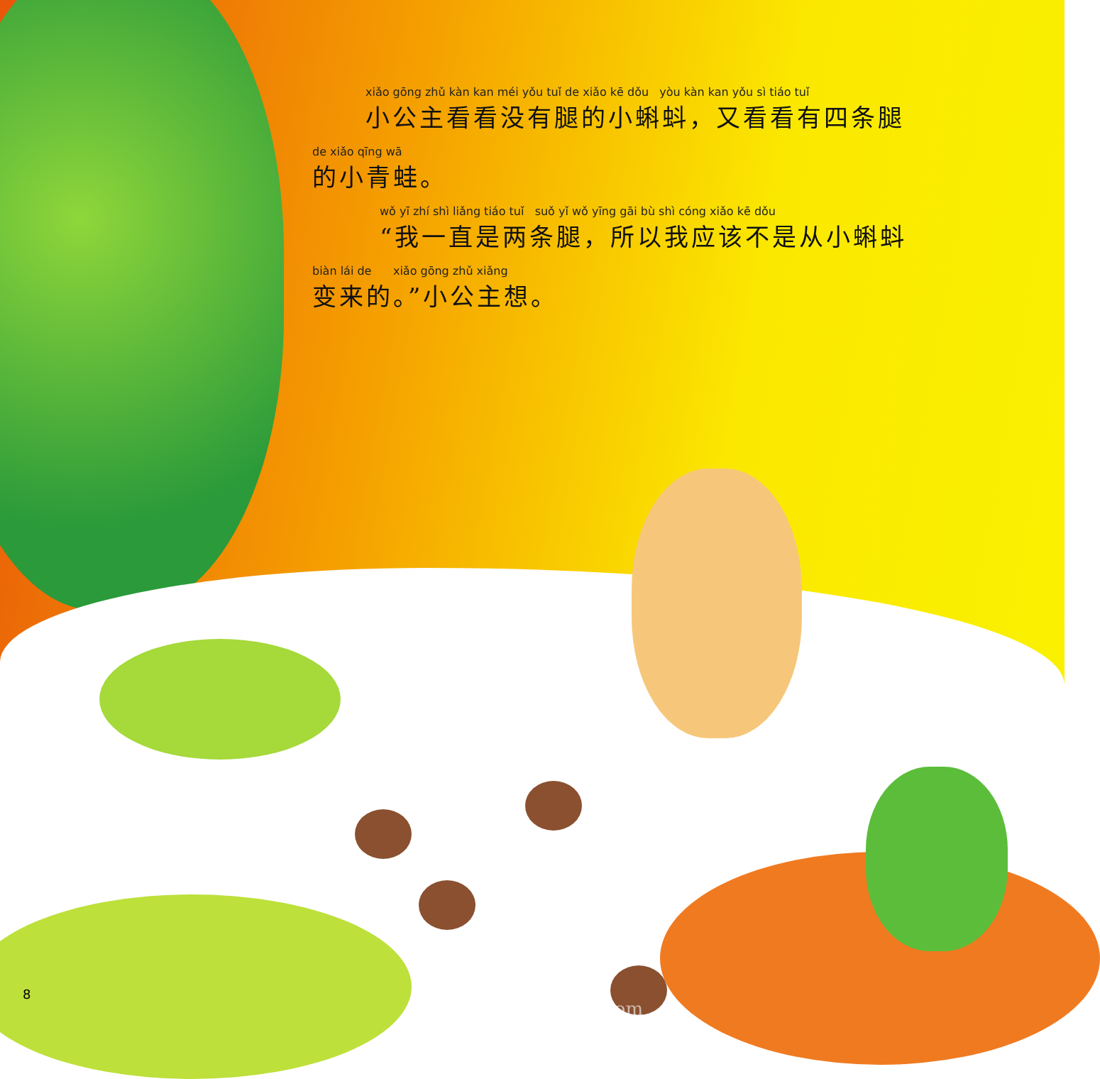xiǎo gōng zhǔ kàn kan méi yǒu tuǐ de xiǎo kē dǒu yòu kàn kan yǒu sì tiáo tuǐ
小公主看看没有腿的小蝌蚪，又看看有四条腿
de xiǎo qīng wā
的小青蛙。
wǒ yī zhí shì liǎng tiáo tuǐ suǒ yǐ wǒ yīng gāi bù shì cóng xiǎo kē dǒu
“我一直是两条腿，所以我应该不是从小蝌蚪
biàn lái de xiǎo gōng zhǔ xiǎng
变来的。”小公主想。
8
www.ertongbook.com